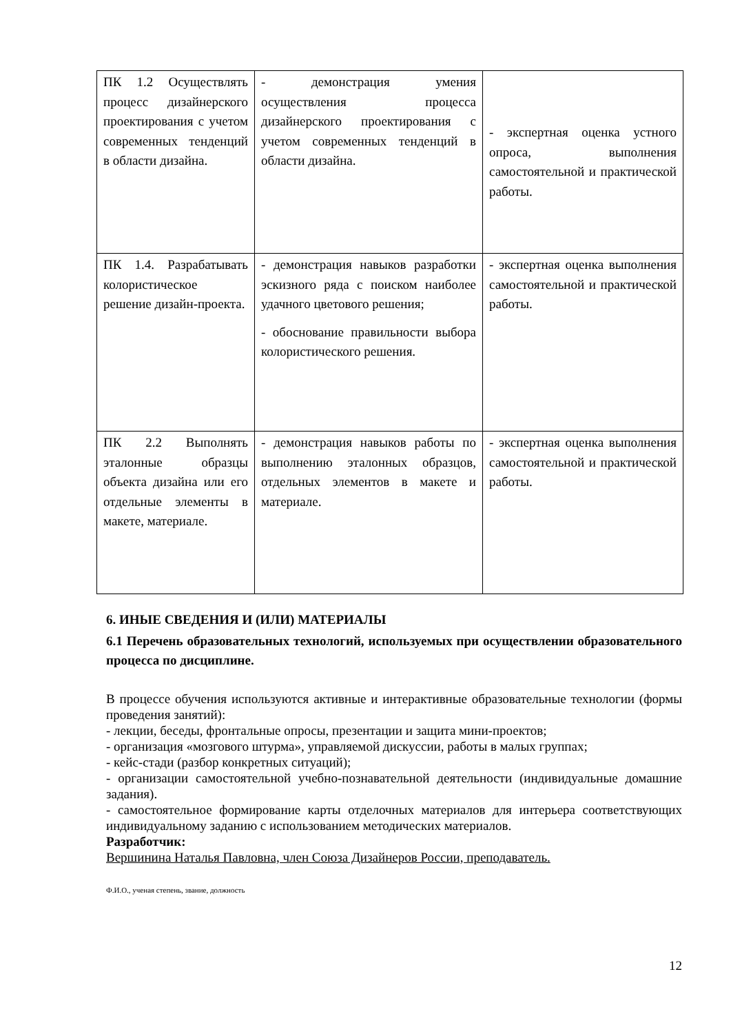| ПК 1.2 Осуществлять процесс дизайнерского проектирования с учетом современных тенденций в области дизайна. | - демонстрация умения осуществления процесса дизайнерского проектирования с учетом современных тенденций в области дизайна. | - экспертная оценка устного опроса, выполнения самостоятельной и практической работы. |
| ПК 1.4. Разрабатывать колористическое решение дизайн-проекта. | - демонстрация навыков разработки эскизного ряда с поиском наиболее удачного цветового решения; - обоснование правильности выбора колористического решения. | - экспертная оценка выполнения самостоятельной и практической работы. |
| ПК 2.2 Выполнять эталонные образцы объекта дизайна или его отдельные элементы в макете, материале. | - демонстрация навыков работы по выполнению эталонных образцов, отдельных элементов в макете и материале. | - экспертная оценка выполнения самостоятельной и практической работы. |
6. ИНЫЕ СВЕДЕНИЯ И (ИЛИ) МАТЕРИАЛЫ
6.1 Перечень образовательных технологий, используемых при осуществлении образовательного процесса по дисциплине.
В процессе обучения используются активные и интерактивные образовательные технологии (формы проведения занятий):
- лекции, беседы, фронтальные опросы, презентации и защита мини-проектов;
- организация «мозгового штурма», управляемой дискуссии, работы в малых группах;
- кейс-стади (разбор конкретных ситуаций);
- организации самостоятельной учебно-познавательной деятельности (индивидуальные домашние задания).
- самостоятельное формирование карты отделочных материалов для интерьера соответствующих индивидуальному заданию с использованием методических материалов.
Разработчик:
Вершинина Наталья Павловна, член Союза Дизайнеров России, преподаватель.
Ф.И.О., ученая степень, звание, должность
12